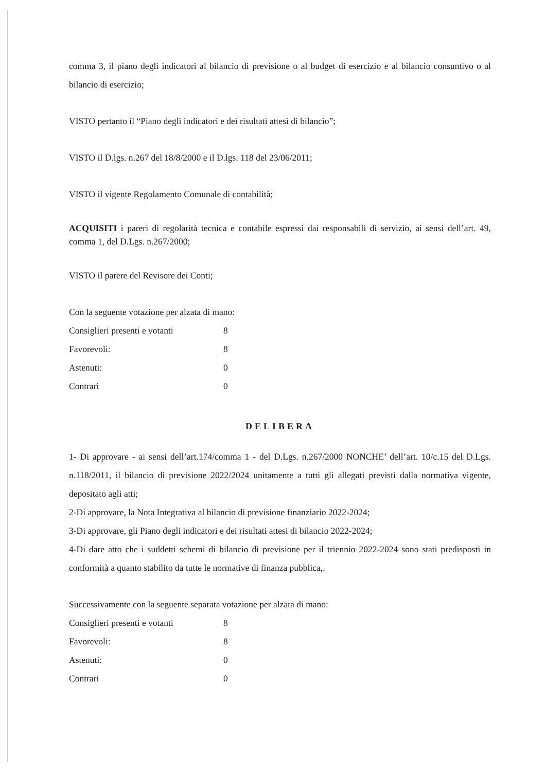comma 3, il piano degli indicatori al bilancio di previsione o al budget di esercizio e al bilancio consuntivo o al bilancio di esercizio;
VISTO pertanto il “Piano degli indicatori e dei risultati attesi di bilancio”;
VISTO il D.lgs. n.267 del 18/8/2000 e il D.lgs. 118 del 23/06/2011;
VISTO il vigente Regolamento Comunale di contabilità;
ACQUISITI i pareri di regolarità tecnica e contabile espressi dai responsabili di servizio, ai sensi dell’art. 49, comma 1, del D.Lgs. n.267/2000;
VISTO il parere del Revisore dei Conti;
Con la seguente votazione per alzata di mano:
| Consiglieri presenti e votanti | 8 |
| Favorevoli: | 8 |
| Astenuti: | 0 |
| Contrari | 0 |
DELIBERA
1- Di approvare - ai sensi dell’art.174/comma 1 - del D.Lgs. n.267/2000 NONCHE’ dell’art. 10/c.15 del D.Lgs. n.118/2011, il bilancio di previsione 2022/2024 unitamente a tutti gli allegati previsti dalla normativa vigente, depositato agli atti;
2-Di approvare, la Nota Integrativa al bilancio di previsione finanziario 2022-2024;
3-Di approvare, gli Piano degli indicatori e dei risultati attesi di bilancio 2022-2024;
4-Di dare atto che i suddetti schemi di bilancio di previsione per il triennio 2022-2024 sono stati predisposti in conformità a quanto stabilito da tutte le normative di finanza pubblica,.
Successivamente con la seguente separata votazione per alzata di mano:
| Consiglieri presenti e votanti | 8 |
| Favorevoli: | 8 |
| Astenuti: | 0 |
| Contrari | 0 |